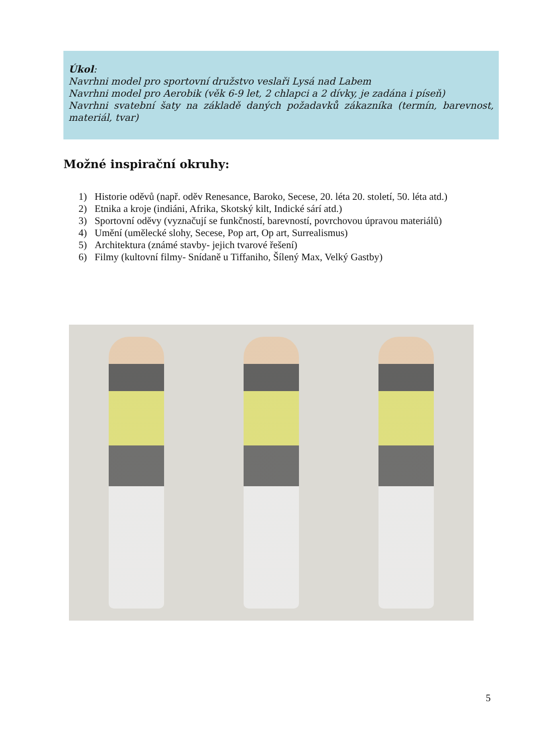Úkol:
Navrhni model pro sportovní družstvo veslaři Lysá nad Labem
Navrhni model pro Aerobik (věk 6-9 let, 2 chlapci a 2 dívky, je zadána i píseň)
Navrhni svatební šaty na základě daných požadavků zákazníka (termín, barevnost, materiál, tvar)
Možné inspirační okruhy:
1) Historie oděvů (např. oděv Renesance, Baroko, Secese, 20. léta 20. století, 50. léta atd.)
2) Etnika a kroje (indiáni, Afrika, Skotský kilt, Indické sárí atd.)
3) Sportovní oděvy (vyznačují se funkčností, barevností, povrchovou úpravou materiálů)
4) Umění (umělecké slohy, Secese, Pop art, Op art, Surrealismus)
5) Architektura (známé stavby- jejich tvarové řešení)
6) Filmy (kultovní filmy- Snídaně u Tiffaniho, Šílený Max, Velký Gastby)
5